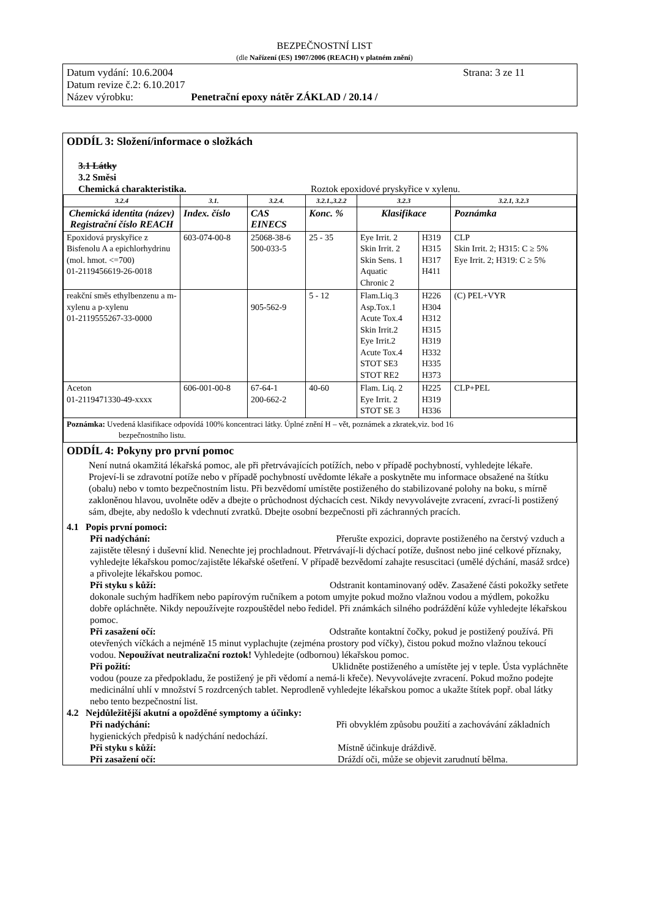BEZPEČNOSTNÍ LIST
(dle Nařízení (ES) 1907/2006 (REACH) v platném znění)
Datum vydání: 10.6.2004 Strana: 3 ze 11
Datum revize č.2: 6.10.2017
Název výrobku: Penetrační epoxy nátěr ZÁKLAD / 20.14 /
ODDÍL 3: Složení/informace o složkách
3.1 Látky
3.2 Směsi
Chemická charakteristika. Roztok epoxidové pryskyřice v xylenu.
| 3.2.4 | 3.1. | 3.2.4. | 3.2.1.,3.2.2 | 3.2.3 | | 3.2.1, 3.2.3 |
| --- | --- | --- | --- | --- | --- | --- |
| Chemická identita (název) Registrační číslo REACH | Index. číslo | CAS EINECS | Konc. % | Klasifikace | | Poznámka |
| Epoxidová pryskyřice z Bisfenolu A a epichlorhydrinu (mol. hmot. <=700) 01-2119456619-26-0018 | 603-074-00-8 | 25068-38-6 500-033-5 | 25 - 35 | Eye Irrit. 2 Skin Irrit. 2 Skin Sens. 1 Aquatic Chronic 2 | H319 H315 H317 H411 | CLP Skin Irrit. 2; H315: C ≥ 5% Eye Irrit. 2; H319: C ≥ 5% |
| reakční směs ethylbenzenu a m-xylenu a p-xylenu 01-2119555267-33-0000 | | 905-562-9 | 5 - 12 | Flam.Liq.3 Asp.Tox.1 Acute Tox.4 Skin Irrit.2 Eye Irrit.2 Acute Tox.4 STOT SE3 STOT RE2 | H226 H304 H312 H315 H319 H332 H335 H373 | (C) PEL+VYR |
| Aceton 01-2119471330-49-xxxx | 606-001-00-8 | 67-64-1 200-662-2 | 40-60 | Flam. Liq. 2 Eye Irrit. 2 STOT SE 3 | H225 H319 H336 | CLP+PEL |
| Poznámka: Uvedená klasifikace odpovídá 100% koncentraci látky. Úplné znění H – vět, poznámek a zkratek,viz. bod 16 bezpečnostního listu. | | | | | | |
ODDÍL 4: Pokyny pro první pomoc
Není nutná okamžitá lékařská pomoc, ale při přetrvávajících potížích, nebo v případě pochybností, vyhledejte lékaře.
Projeví-li se zdravotní potíže nebo v případě pochybností uvědomte lékaře a poskytněte mu informace obsažené na štítku (obalu) nebo v tomto bezpečnostním listu. Při bezvědomí umístěte postiženého do stabilizované polohy na boku, s mírně zakloněnou hlavou, uvolněte oděv a dbejte o průchodnost dýchacích cest. Nikdy nevyvolávejte zvracení, zvrací-li postižený sám, dbejte, aby nedošlo k vdechnutí zvratků. Dbejte osobní bezpečnosti při záchranných pracích.
4.1 Popis první pomoci:
Při nadýchání: Přerušte expozici, dopravte postiženého na čerstvý vzduch a zajistěte tělesný i duševní klid. Nenechte jej prochladnout. Přetrvávají-li dýchací potíže, dušnost nebo jiné celkové příznaky, vyhledejte lékařskou pomoc/zajistěte lékařské ošetření. V případě bezvědomí zahajte resuscitaci (umělé dýchání, masáž srdce) a přivolejte lékařskou pomoc.
Při styku s kůží: Odstranit kontaminovaný oděv. Zasažené části pokožky setřete dokonale suchým hadříkem nebo papírovým ručníkem a potom umyjte pokud možno vlažnou vodou a mýdlem, pokožku dobře opláchněte. Nikdy nepoužívejte rozpouštědel nebo ředidel. Při známkách silného podráždění kůže vyhledejte lékařskou pomoc.
Při zasažení očí: Odstraňte kontaktní čočky, pokud je postižený používá. Při otevřených víčkách a nejméně 15 minut vyplachujte (zejména prostory pod víčky), čistou pokud možno vlažnou tekoucí vodou. Nepoužívat neutralizační roztok! Vyhledejte (odbornou) lékařskou pomoc.
Při požití: Uklidněte postiženého a umístěte jej v teple. Ústa vypláchněte vodou (pouze za předpokladu, že postižený je při vědomí a nemá-li křeče). Nevyvolávejte zvracení. Pokud možno podejte medicinální uhlí v množství 5 rozdrcených tablet. Neprodleně vyhledejte lékařskou pomoc a ukažte štítek popř. obal látky nebo tento bezpečnostní list.
4.2 Nejdůležitější akutní a opožděné symptomy a účinky:
Při nadýchání: Při obvyklém způsobu použití a zachovávání základních hygienických předpisů k nadýchání nedochází.
Při styku s kůží: Místně účinkuje dráždivě.
Při zasažení očí: Dráždí oči, může se objevit zarudnutí bělma.